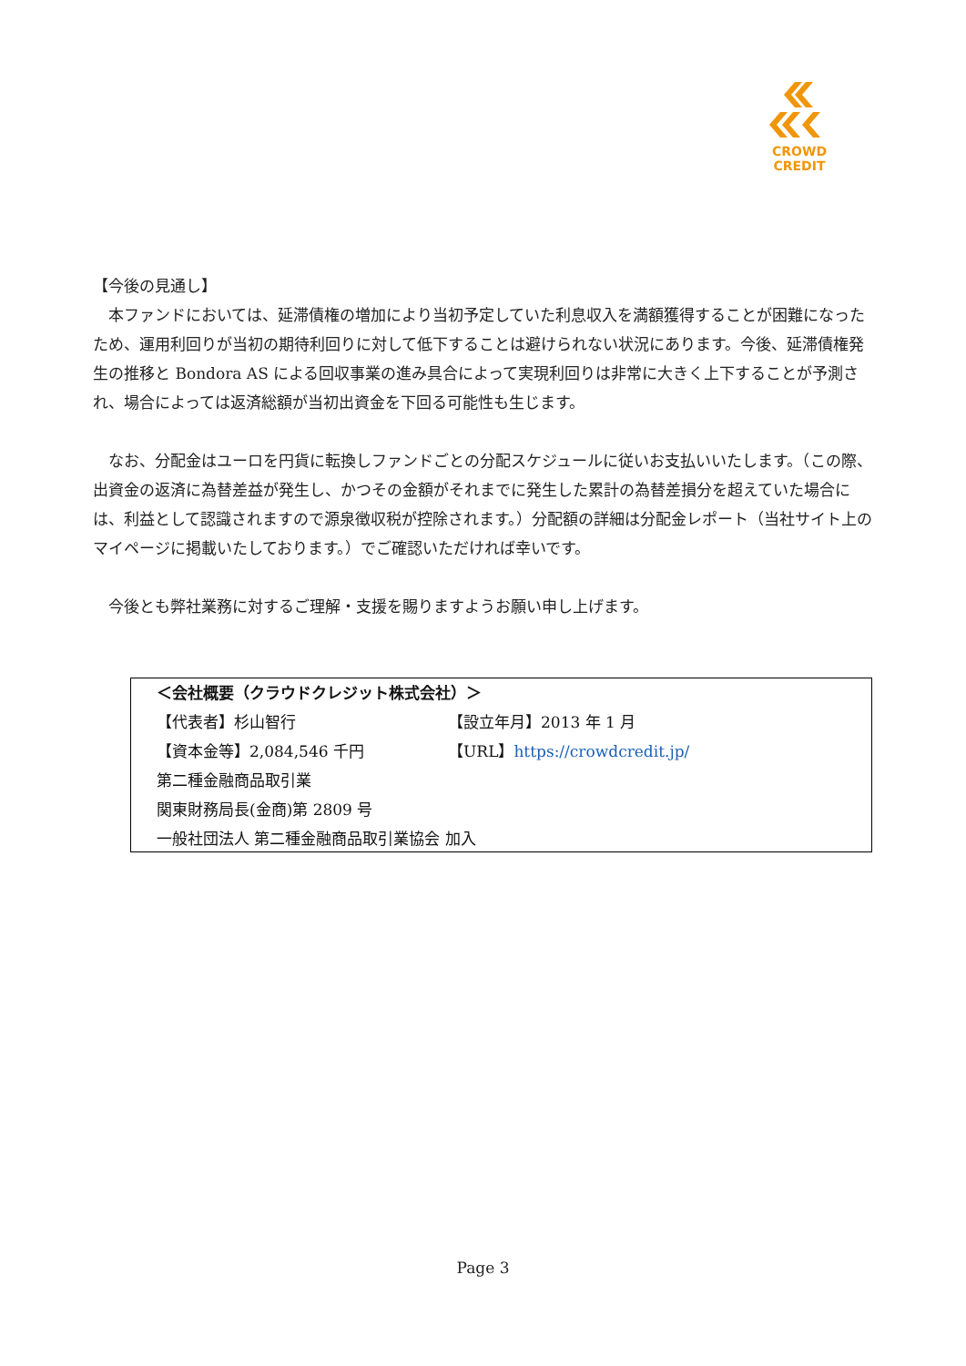CROWD CREDIT
【今後の見通し】
　本ファンドにおいては、延滞債権の増加により当初予定していた利息収入を満額獲得することが困難になったため、運用利回りが当初の期待利回りに対して低下することは避けられない状況にあります。今後、延滞債権発生の推移と Bondora AS による回収事業の進み具合によって実現利回りは非常に大きく上下することが予測され、場合によっては返済総額が当初出資金を下回る可能性も生じます。
　なお、分配金はユーロを円貨に転換しファンドごとの分配スケジュールに従いお支払いいたします。（この際、出資金の返済に為替差益が発生し、かつその金額がそれまでに発生した累計の為替差損分を超えていた場合には、利益として認識されますので源泉徴収税が控除されます。）分配額の詳細は分配金レポート（当社サイト上のマイページに掲載いたしております。）でご確認いただければ幸いです。
　今後とも弊社業務に対するご理解・支援を賜りますようお願い申し上げます。
＜会社概要（クラウドクレジット株式会社）＞
【代表者】杉山智行 【設立年月】2013 年 1 月
【資本金等】2,084,546 千円 【URL】https://crowdcredit.jp/
第二種金融商品取引業
関東財務局長(金商)第 2809 号
一般社団法人 第二種金融商品取引業協会 加入
Page 3